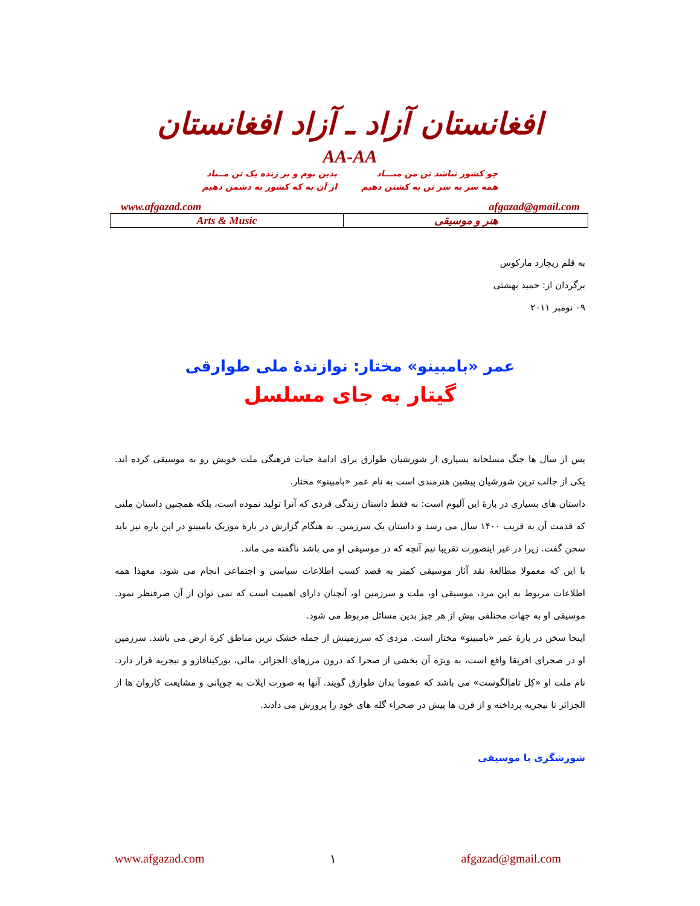افغانستان آزاد ـ آزاد افغانستان
AA-AA
چو کشور نباشد تن من مبـــاد
همه سر به سر تن به کشتن دهیم
بدین بوم و بر زنده یک تن مــباد
از آن به که کشور به دشمن دهیم
www.afgazad.com afgazad@gmail.com
| Arts & Music | هنر و موسیقی |
به قلم ریچارد مارکوس
برگردان از: حمید بهشتی
۰۹ نومبر ۲۰۱۱
عمر «بامبینو» مختار: نوازندۀ ملی طوارقی
گیتار به جای مسلسل
پس از سال ها جنگ مسلحانه بسیاری از شورشیان طوارق برای ادامۀ حیات فرهنگی ملت خویش رو به موسیقی کرده اند. یکی از جالب ترین شورشیان پیشین هنرمندی است به نام عمر «بامبینو» مختار.
داستان های بسیاری در بارۀ این آلبوم است: نه فقط داستان زندگی فردی که آنرا تولید نموده است، بلکه همچنین داستان ملتی که قدمت آن به قریب ۱۴۰۰ سال می رسد و داستان یک سرزمین. به هنگام گزارش در بارۀ موزیک بامبینو در این باره نیز باید سخن گفت. زیرا در غیر اینصورت تقریبا نیم آنچه که در موسیقی او می باشد ناگفته می ماند.
با این که معمولا مطالعۀ نقد آثار موسیقی کمتر به قصد کسب اطلاعات سیاسی و اجتماعی انجام می شود، معهذا همه اطلاعات مربوط به این مرد، موسیقی او، ملت و سرزمین او، آنچنان دارای اهمیت است که نمی توان از آن صرفنظر نمود. موسیقی او به جهات مختلفی بیش از هر چیز بدین مسائل مربوط می شود.
اینجا سخن در بارۀ عمر «بامبینو» مختار است. مردی که سرزمینش از جمله خشک ترین مناطق کرۀ ارض می باشد. سرزمین او در صحرای افریقا واقع است، به ویژه آن بخشی از صحرا که درون مرزهای الجزائر، مالی، بورکینافازو و نیجریه قرار دارد. نام ملت او «کِل تاماِلگوست» می باشد که عموما بدان طوارق گویند. آنها به صورت ایلات به چوپانی و مشایعت کاروان ها از الجزائر تا نیجریه پرداخته و از قرن ها پیش در صحراء گله های خود را پرورش می دادند.
شورشگری با موسیقی
www.afgazad.com ۱ afgazad@gmail.com